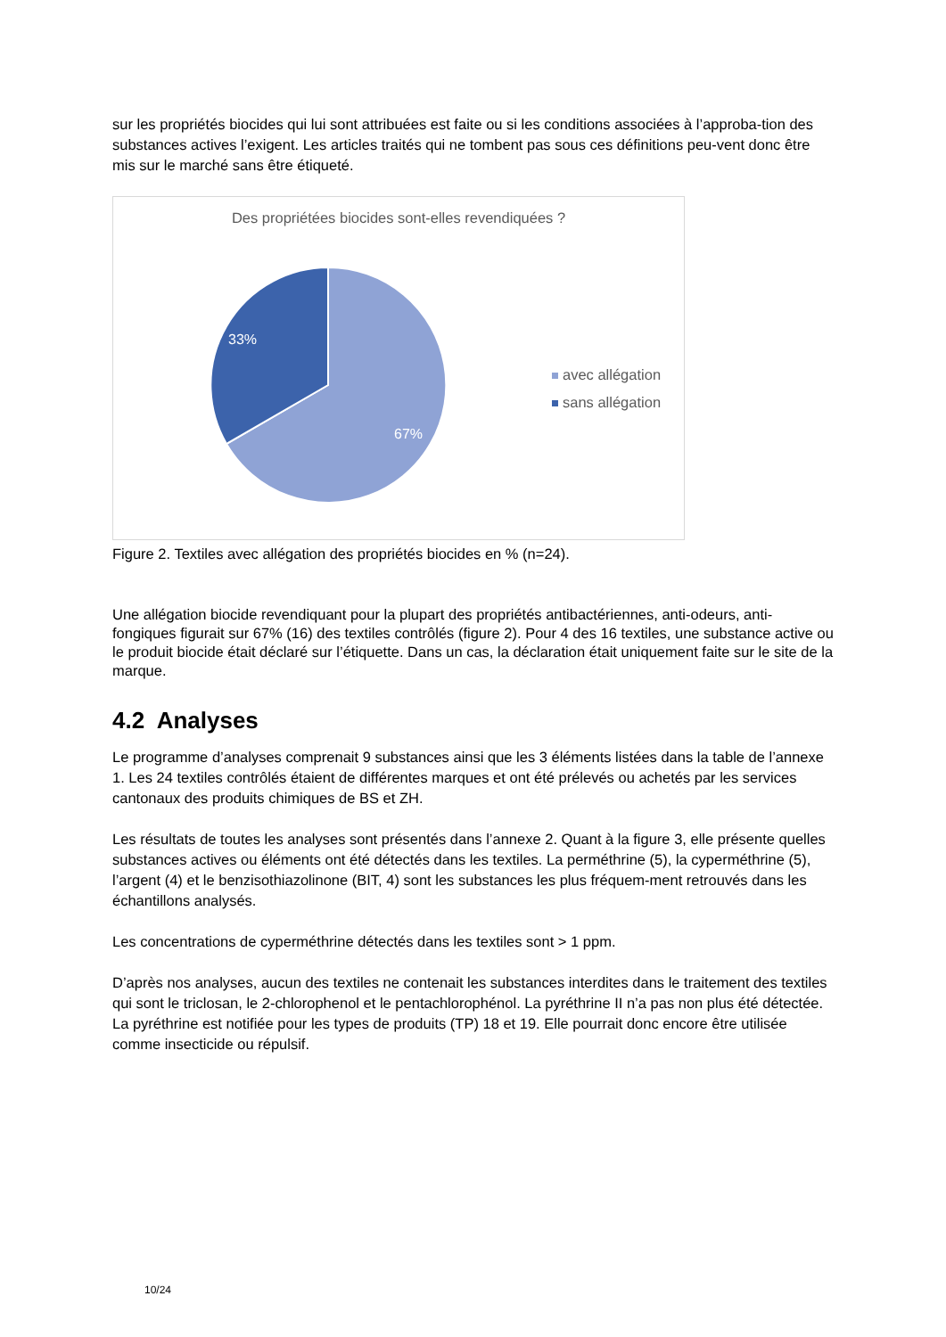sur les propriétés biocides qui lui sont attribuées est faite ou si les conditions associées à l’approba-tion des substances actives l’exigent. Les articles traités qui ne tombent pas sous ces définitions peu-vent donc être mis sur le marché sans être étiqueté.
Des propriétées biocides sont-elles revendiquées ?
33%
67%
avec allégation
sans allégation
Figure 2. Textiles avec allégation des propriétés biocides en % (n=24).
Une allégation biocide revendiquant pour la plupart des propriétés antibactériennes, anti-odeurs, anti-fongiques figurait sur 67% (16) des textiles contrôlés (figure 2). Pour 4 des 16 textiles, une substance active ou le produit biocide était déclaré sur l’étiquette. Dans un cas, la déclaration était uniquement faite sur le site de la marque.
4.2 Analyses
Le programme d’analyses comprenait 9 substances ainsi que les 3 éléments listées dans la table de l’annexe 1. Les 24 textiles contrôlés étaient de différentes marques et ont été prélevés ou achetés par les services cantonaux des produits chimiques de BS et ZH.
Les résultats de toutes les analyses sont présentés dans l’annexe 2. Quant à la figure 3, elle présente quelles substances actives ou éléments ont été détectés dans les textiles. La perméthrine (5), la cyperméthrine (5), l’argent (4) et le benzisothiazolinone (BIT, 4) sont les substances les plus fréquem-ment retrouvés dans les échantillons analysés.
Les concentrations de cyperméthrine détectés dans les textiles sont > 1 ppm.
D’après nos analyses, aucun des textiles ne contenait les substances interdites dans le traitement des textiles qui sont le triclosan, le 2-chlorophenol et le pentachlorophénol. La pyréthrine II n’a pas non plus été détectée. La pyréthrine est notifiée pour les types de produits (TP) 18 et 19. Elle pourrait donc encore être utilisée comme insecticide ou répulsif.
10/24